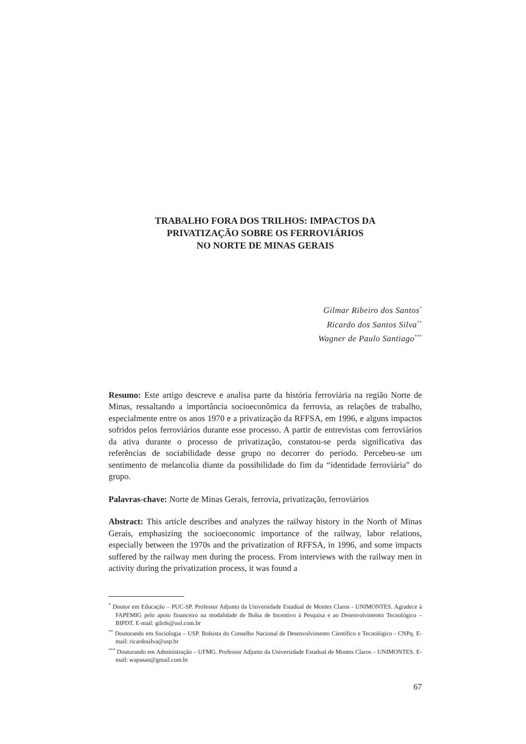TRABALHO FORA DOS TRILHOS: IMPACTOS DA
PRIVATIZAÇÃO SOBRE OS FERROVIÁRIOS
NO NORTE DE MINAS GERAIS
Gilmar Ribeiro dos Santos<sup>*</sup>
Ricardo dos Santos Silva<sup>**</sup>
Wagner de Paulo Santiago<sup>***</sup>
Resumo: Este artigo descreve e analisa parte da história ferroviária na região Norte de Minas, ressaltando a importância socioeconômica da ferrovia, as relações de trabalho, especialmente entre os anos 1970 e a privatização da RFFSA, em 1996, e alguns impactos sofridos pelos ferroviários durante esse processo. A partir de entrevistas com ferroviários da ativa durante o processo de privatização, constatou-se perda significativa das referências de sociabilidade desse grupo no decorrer do período. Percebeu-se um sentimento de melancolia diante da possibilidade do fim da “identidade ferroviária” do grupo.
Palavras-chave: Norte de Minas Gerais, ferrovia, privatização, ferroviários
Abstract: This article describes and analyzes the railway history in the North of Minas Gerais, emphasizing the socioeconomic importance of the railway, labor relations, especially between the 1970s and the privatization of RFFSA, in 1996, and some impacts suffered by the railway men during the process. From interviews with the railway men in activity during the privatization process, it was found a
<sup>*</sup> Doutor em Educação – PUC-SP. Professor Adjunto da Universidade Estadual de Montes Claros - UNIMONTES. Agradece à FAPEMIG pelo apoio financeiro na modalidade de Bolsa de Incentivo à Pesquisa e ao Desenvolvimento Tecnológico – BIPDT. E-mail: gilrds@uol.com.br
<sup>**</sup> Doutorando em Sociologia – USP. Bolsista do Conselho Nacional de Desenvolvimento Científico e Tecnológico - CNPq. E-mail: ricardosilva@usp.br
<sup>***</sup> Doutorando em Administração – UFMG. Professor Adjunto da Universidade Estadual de Montes Claros – UNIMONTES. E-mail: wapasan@gmail.com.br
67